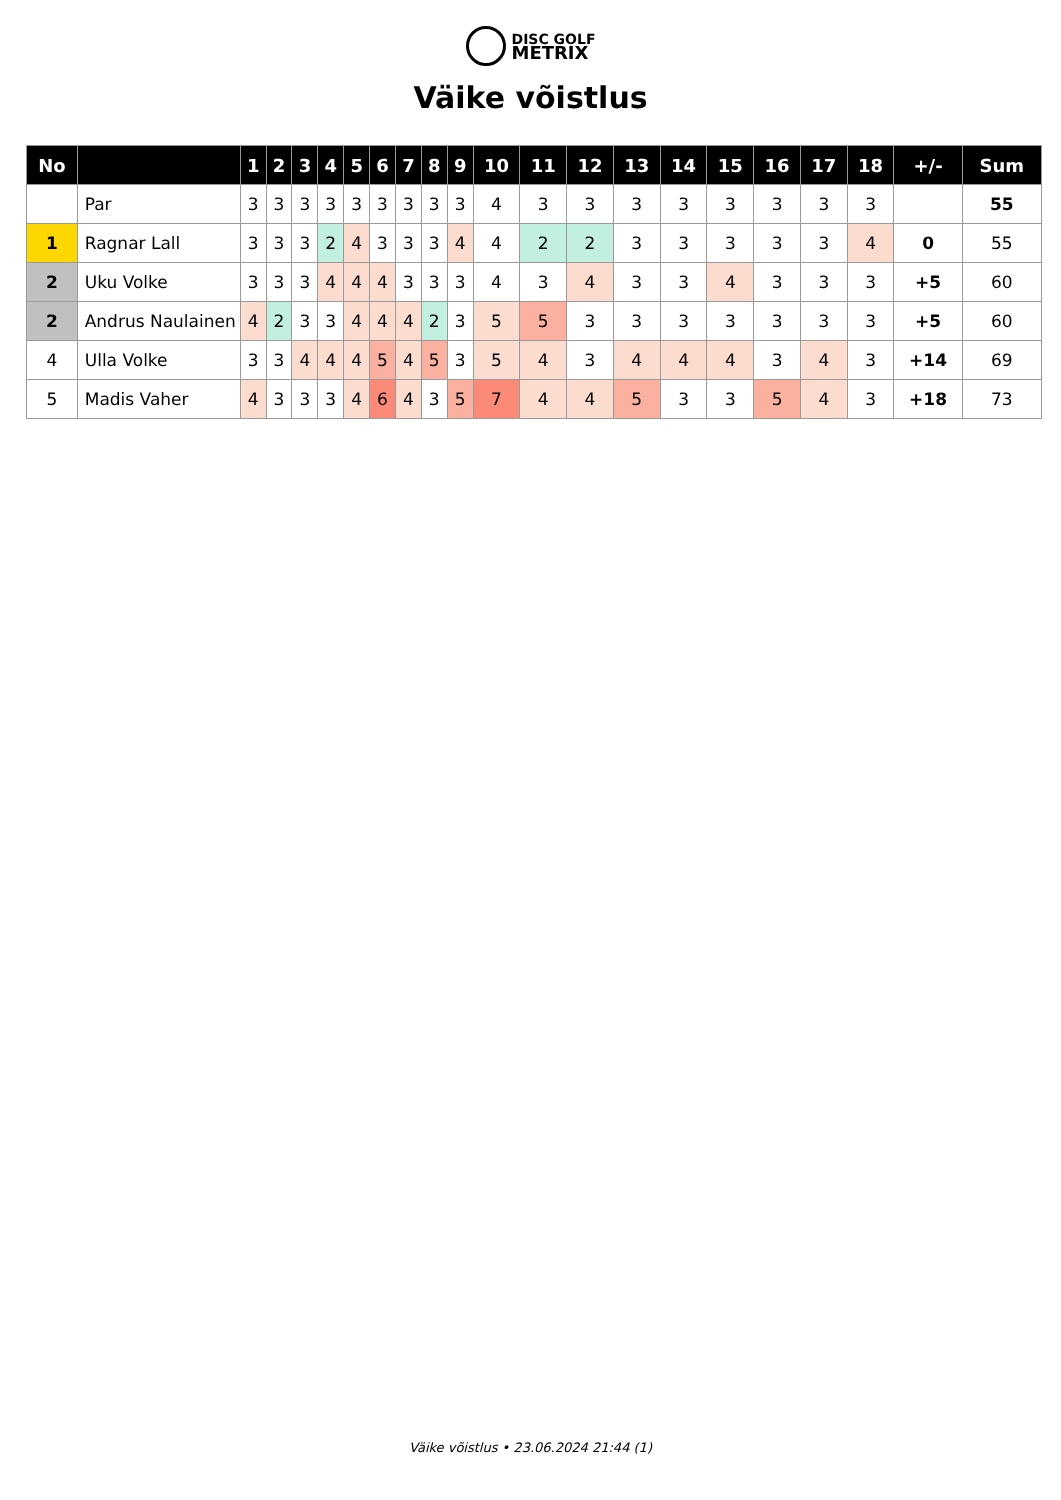DISC GOLF
METRIX
Väike võistlus
| No | | 1 | 2 | 3 | 4 | 5 | 6 | 7 | 8 | 9 | 10 | 11 | 12 | 13 | 14 | 15 | 16 | 17 | 18 | +/- | Sum |
| --- | --- | --- | --- | --- | --- | --- | --- | --- | --- | --- | --- | --- | --- | --- | --- | --- | --- | --- | --- | --- | --- |
| | Par | 3 | 3 | 3 | 3 | 3 | 3 | 3 | 3 | 3 | 4 | 3 | 3 | 3 | 3 | 3 | 3 | 3 | 3 | | 55 |
| 1 | Ragnar Lall | 3 | 3 | 3 | 2 | 4 | 3 | 3 | 3 | 4 | 4 | 2 | 2 | 3 | 3 | 3 | 3 | 3 | 4 | 0 | 55 |
| 2 | Uku Volke | 3 | 3 | 3 | 4 | 4 | 4 | 3 | 3 | 3 | 4 | 3 | 4 | 3 | 3 | 4 | 3 | 3 | 3 | +5 | 60 |
| 2 | Andrus Naulainen | 4 | 2 | 3 | 3 | 4 | 4 | 4 | 2 | 3 | 5 | 5 | 3 | 3 | 3 | 3 | 3 | 3 | 3 | +5 | 60 |
| 4 | Ulla Volke | 3 | 3 | 4 | 4 | 4 | 5 | 4 | 5 | 3 | 5 | 4 | 3 | 4 | 4 | 4 | 3 | 4 | 3 | +14 | 69 |
| 5 | Madis Vaher | 4 | 3 | 3 | 3 | 4 | 6 | 4 | 3 | 5 | 7 | 4 | 4 | 5 | 3 | 3 | 5 | 4 | 3 | +18 | 73 |
Väike võistlus • 23.06.2024 21:44 (1)